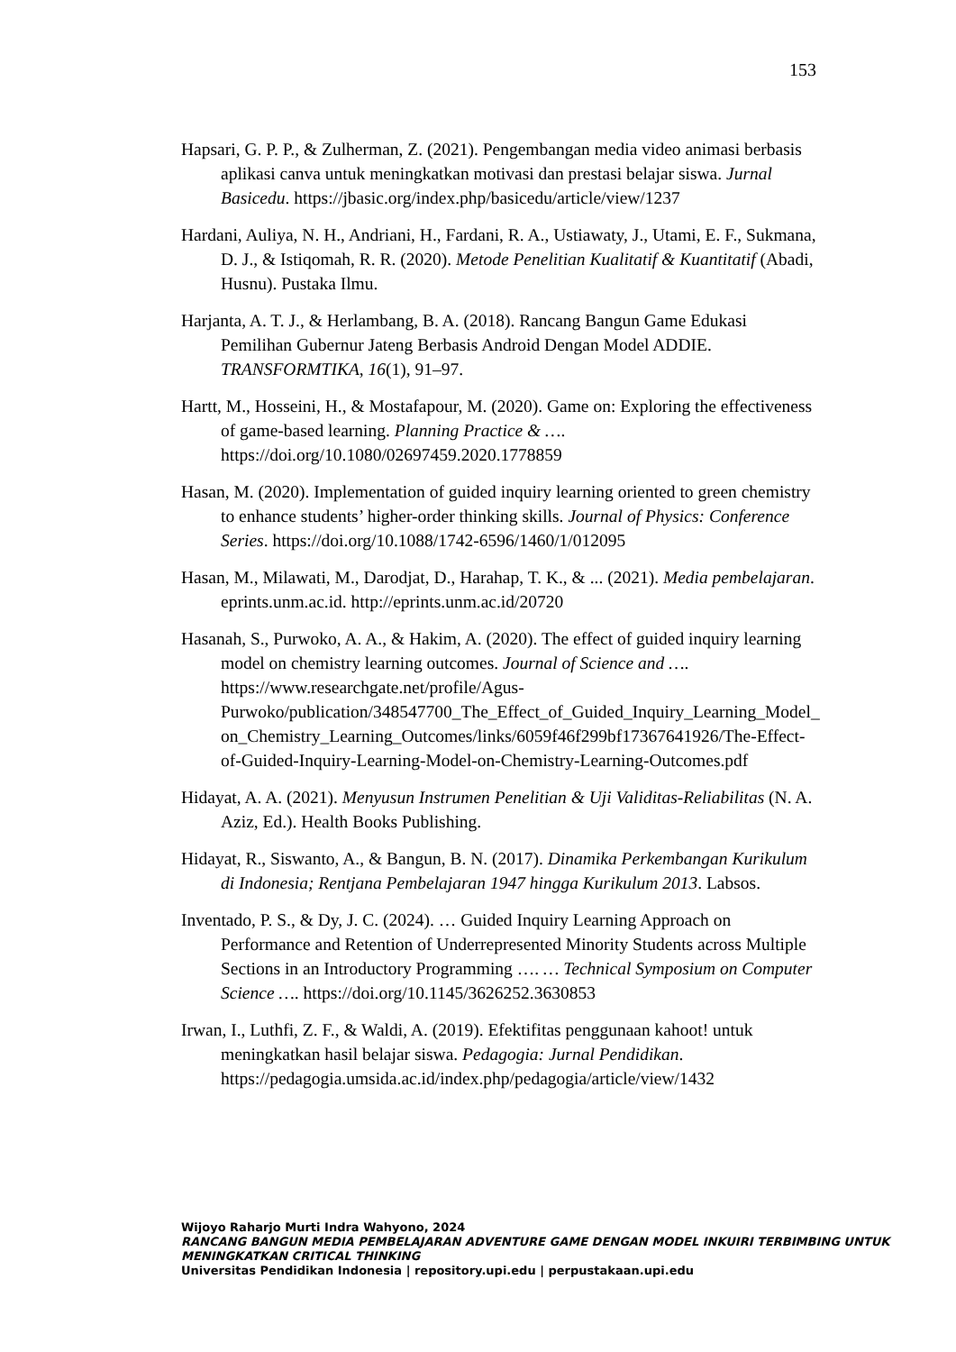153
Hapsari, G. P. P., & Zulherman, Z. (2021). Pengembangan media video animasi berbasis aplikasi canva untuk meningkatkan motivasi dan prestasi belajar siswa. Jurnal Basicedu. https://jbasic.org/index.php/basicedu/article/view/1237
Hardani, Auliya, N. H., Andriani, H., Fardani, R. A., Ustiawaty, J., Utami, E. F., Sukmana, D. J., & Istiqomah, R. R. (2020). Metode Penelitian Kualitatif & Kuantitatif (Abadi, Husnu). Pustaka Ilmu.
Harjanta, A. T. J., & Herlambang, B. A. (2018). Rancang Bangun Game Edukasi Pemilihan Gubernur Jateng Berbasis Android Dengan Model ADDIE. TRANSFORMTIKA, 16(1), 91–97.
Hartt, M., Hosseini, H., & Mostafapour, M. (2020). Game on: Exploring the effectiveness of game-based learning. Planning Practice & …. https://doi.org/10.1080/02697459.2020.1778859
Hasan, M. (2020). Implementation of guided inquiry learning oriented to green chemistry to enhance students’ higher-order thinking skills. Journal of Physics: Conference Series. https://doi.org/10.1088/1742-6596/1460/1/012095
Hasan, M., Milawati, M., Darodjat, D., Harahap, T. K., & ... (2021). Media pembelajaran. eprints.unm.ac.id. http://eprints.unm.ac.id/20720
Hasanah, S., Purwoko, A. A., & Hakim, A. (2020). The effect of guided inquiry learning model on chemistry learning outcomes. Journal of Science and …. https://www.researchgate.net/profile/Agus-Purwoko/publication/348547700_The_Effect_of_Guided_Inquiry_Learning_Model_on_Chemistry_Learning_Outcomes/links/6059f46f299bf17367641926/The-Effect-of-Guided-Inquiry-Learning-Model-on-Chemistry-Learning-Outcomes.pdf
Hidayat, A. A. (2021). Menyusun Instrumen Penelitian & Uji Validitas-Reliabilitas (N. A. Aziz, Ed.). Health Books Publishing.
Hidayat, R., Siswanto, A., & Bangun, B. N. (2017). Dinamika Perkembangan Kurikulum di Indonesia; Rentjana Pembelajaran 1947 hingga Kurikulum 2013. Labsos.
Inventado, P. S., & Dy, J. C. (2024). … Guided Inquiry Learning Approach on Performance and Retention of Underrepresented Minority Students across Multiple Sections in an Introductory Programming …. … Technical Symposium on Computer Science …. https://doi.org/10.1145/3626252.3630853
Irwan, I., Luthfi, Z. F., & Waldi, A. (2019). Efektifitas penggunaan kahoot! untuk meningkatkan hasil belajar siswa. Pedagogia: Jurnal Pendidikan. https://pedagogia.umsida.ac.id/index.php/pedagogia/article/view/1432
Wijoyo Raharjo Murti Indra Wahyono, 2024
RANCANG BANGUN MEDIA PEMBELAJARAN ADVENTURE GAME DENGAN MODEL INKUIRI TERBIMBING UNTUK MENINGKATKAN CRITICAL THINKING
Universitas Pendidikan Indonesia | repository.upi.edu | perpustakaan.upi.edu